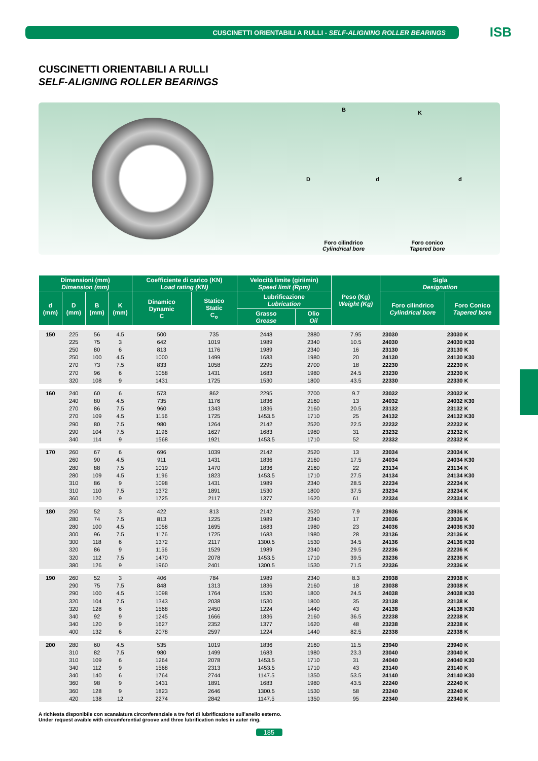CUSCINETTI ORIENTABILI A RULLI - SELF-ALIGNING ROLLER BEARINGS
ISB
CUSCINETTI ORIENTABILI A RULLI
SELF-ALIGNING ROLLER BEARINGS
B K
D d d
Foro cilindrico
Cylindrical bore
Foro conico
Tapered bore
| Dimensioni (mm) Dimension (mm) | | | | Coefficiente di carico (KN) Load rating (KN) | | Velocità limite (giri/min) Speed limit (Rpm) | | Peso (Kg) Weight (Kg) | Sigla Designation | |
| --- | --- | --- | --- | --- | --- | --- | --- | --- | --- | --- |
| d (mm) | D (mm) | B (mm) | K (mm) | Dinamico Dynamic C | Statico Static C<sub>o</sub> | Lubrificazione Lubrication | | | Foro cilindrico Cylindrical bore | Foro Conico Tapered bore |
| | | | | | | Grasso Grease | Olio Oil | | | |
| 150 | 225 | 56 | 4.5 | 500 | 735 | 2448 | 2880 | 7.95 | 23030 | 23030 K |
| | 225 | 75 | 3 | 642 | 1019 | 1989 | 2340 | 10.5 | 24030 | 24030 K30 |
| | 250 | 80 | 6 | 813 | 1176 | 1989 | 2340 | 16 | 23130 | 23130 K |
| | 250 | 100 | 4.5 | 1000 | 1499 | 1683 | 1980 | 20 | 24130 | 24130 K30 |
| | 270 | 73 | 7.5 | 833 | 1058 | 2295 | 2700 | 18 | 22230 | 22230 K |
| | 270 | 96 | 6 | 1058 | 1431 | 1683 | 1980 | 24.5 | 23230 | 23230 K |
| | 320 | 108 | 9 | 1431 | 1725 | 1530 | 1800 | 43.5 | 22330 | 22330 K |
| 160 | 240 | 60 | 6 | 573 | 862 | 2295 | 2700 | 9.7 | 23032 | 23032 K |
| | 240 | 80 | 4.5 | 735 | 1176 | 1836 | 2160 | 13 | 24032 | 24032 K30 |
| | 270 | 86 | 7.5 | 960 | 1343 | 1836 | 2160 | 20.5 | 23132 | 23132 K |
| | 270 | 109 | 4.5 | 1156 | 1725 | 1453.5 | 1710 | 25 | 24132 | 24132 K30 |
| | 290 | 80 | 7.5 | 980 | 1264 | 2142 | 2520 | 22.5 | 22232 | 22232 K |
| | 290 | 104 | 7.5 | 1196 | 1627 | 1683 | 1980 | 31 | 23232 | 23232 K |
| | 340 | 114 | 9 | 1568 | 1921 | 1453.5 | 1710 | 52 | 22332 | 22332 K |
| 170 | 260 | 67 | 6 | 696 | 1039 | 2142 | 2520 | 13 | 23034 | 23034 K |
| | 260 | 90 | 4.5 | 911 | 1431 | 1836 | 2160 | 17.5 | 24034 | 24034 K30 |
| | 280 | 88 | 7.5 | 1019 | 1470 | 1836 | 2160 | 22 | 23134 | 23134 K |
| | 280 | 109 | 4.5 | 1196 | 1823 | 1453.5 | 1710 | 27.5 | 24134 | 24134 K30 |
| | 310 | 86 | 9 | 1098 | 1431 | 1989 | 2340 | 28.5 | 22234 | 22234 K |
| | 310 | 110 | 7.5 | 1372 | 1891 | 1530 | 1800 | 37.5 | 23234 | 23234 K |
| | 360 | 120 | 9 | 1725 | 2117 | 1377 | 1620 | 61 | 22334 | 22334 K |
| 180 | 250 | 52 | 3 | 422 | 813 | 2142 | 2520 | 7.9 | 23936 | 23936 K |
| | 280 | 74 | 7.5 | 813 | 1225 | 1989 | 2340 | 17 | 23036 | 23036 K |
| | 280 | 100 | 4.5 | 1058 | 1695 | 1683 | 1980 | 23 | 24036 | 24036 K30 |
| | 300 | 96 | 7.5 | 1176 | 1725 | 1683 | 1980 | 28 | 23136 | 23136 K |
| | 300 | 118 | 6 | 1372 | 2117 | 1300.5 | 1530 | 34.5 | 24136 | 24136 K30 |
| | 320 | 86 | 9 | 1156 | 1529 | 1989 | 2340 | 29.5 | 22236 | 22236 K |
| | 320 | 112 | 7.5 | 1470 | 2078 | 1453.5 | 1710 | 39.5 | 23236 | 23236 K |
| | 380 | 126 | 9 | 1960 | 2401 | 1300.5 | 1530 | 71.5 | 22336 | 22336 K |
| 190 | 260 | 52 | 3 | 406 | 784 | 1989 | 2340 | 8.3 | 23938 | 23938 K |
| | 290 | 75 | 7.5 | 848 | 1313 | 1836 | 2160 | 18 | 23038 | 23038 K |
| | 290 | 100 | 4.5 | 1098 | 1764 | 1530 | 1800 | 24.5 | 24038 | 24038 K30 |
| | 320 | 104 | 7.5 | 1343 | 2038 | 1530 | 1800 | 35 | 23138 | 23138 K |
| | 320 | 128 | 6 | 1568 | 2450 | 1224 | 1440 | 43 | 24138 | 24138 K30 |
| | 340 | 92 | 9 | 1245 | 1666 | 1836 | 2160 | 36.5 | 22238 | 22238 K |
| | 340 | 120 | 9 | 1627 | 2352 | 1377 | 1620 | 48 | 23238 | 23238 K |
| | 400 | 132 | 6 | 2078 | 2597 | 1224 | 1440 | 82.5 | 22338 | 22338 K |
| 200 | 280 | 60 | 4.5 | 535 | 1019 | 1836 | 2160 | 11.5 | 23940 | 23940 K |
| | 310 | 82 | 7.5 | 980 | 1499 | 1683 | 1980 | 23.3 | 23040 | 23040 K |
| | 310 | 109 | 6 | 1264 | 2078 | 1453.5 | 1710 | 31 | 24040 | 24040 K30 |
| | 340 | 112 | 9 | 1568 | 2313 | 1453.5 | 1710 | 43 | 23140 | 23140 K |
| | 340 | 140 | 6 | 1764 | 2744 | 1147.5 | 1350 | 53.5 | 24140 | 24140 K30 |
| | 360 | 98 | 9 | 1431 | 1891 | 1683 | 1980 | 43.5 | 22240 | 22240 K |
| | 360 | 128 | 9 | 1823 | 2646 | 1300.5 | 1530 | 58 | 23240 | 23240 K |
| | 420 | 138 | 12 | 2274 | 2842 | 1147.5 | 1350 | 95 | 22340 | 22340 K |
A richiesta disponibile con scanalatura circonferenziale a tre fori di lubrificazione sull'anello esterno.
Under request avaible with circumferential groove and three lubrification noles in auter ring.
185